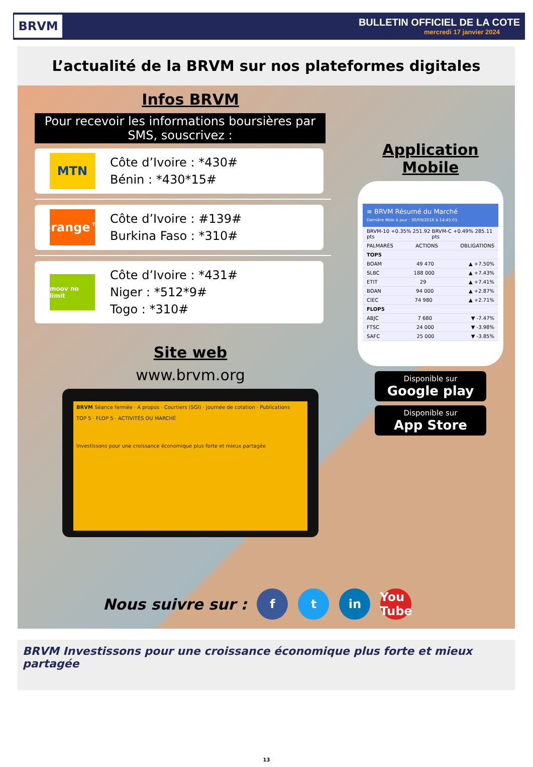BRVM
BULLETIN OFFICIEL DE LA COTE
mercredi 17 janvier 2024
L’actualité de la BRVM sur nos plateformes digitales
Infos BRVM
Pour recevoir les informations boursières par SMS, souscrivez :
MTN
Côte d’Ivoire : *430#
Bénin : *430*15#
orange™
Côte d’Ivoire : #139#
Burkina Faso : *310#
moov no limit
Côte d’Ivoire : *431#
Niger : *512*9#
Togo : *310#
Site web
www.brvm.org
BRVM Séance fermée · A propos · Courtiers (SGI) · Journée de cotation · Publications
TOP 5 · FLOP 5 · ACTIVITÉS DU MARCHÉ
Investissons pour une croissance économique plus forte et mieux partagée
Application Mobile
≡ BRVM Résumé du Marché
Dernière Mise à jour : 30/09/2016 à 14:45:01
BRVM-10 +0.35% 251.92 pts BRVM-C +0.49% 285.11 pts
PALMARÈS ACTIONS OBLIGATIONS
TOP5
BOAM 49 470 ▲ +7.50%
SLBC 188 000 ▲ +7.43%
ETIT 29 ▲ +7.41%
BOAN 94 000 ▲ +2.87%
CIEC 74 980 ▲ +2.71%
FLOP5
ABJC 7 680 ▼ -7.47%
FTSC 24 000 ▼ -3.98%
SAFC 25 000 ▼ -3.85%
Disponible sur
Google play
Disponible sur
App Store
Nous suivre sur : f t in You Tube
BRVM Investissons pour une croissance économique plus forte et mieux partagée
13